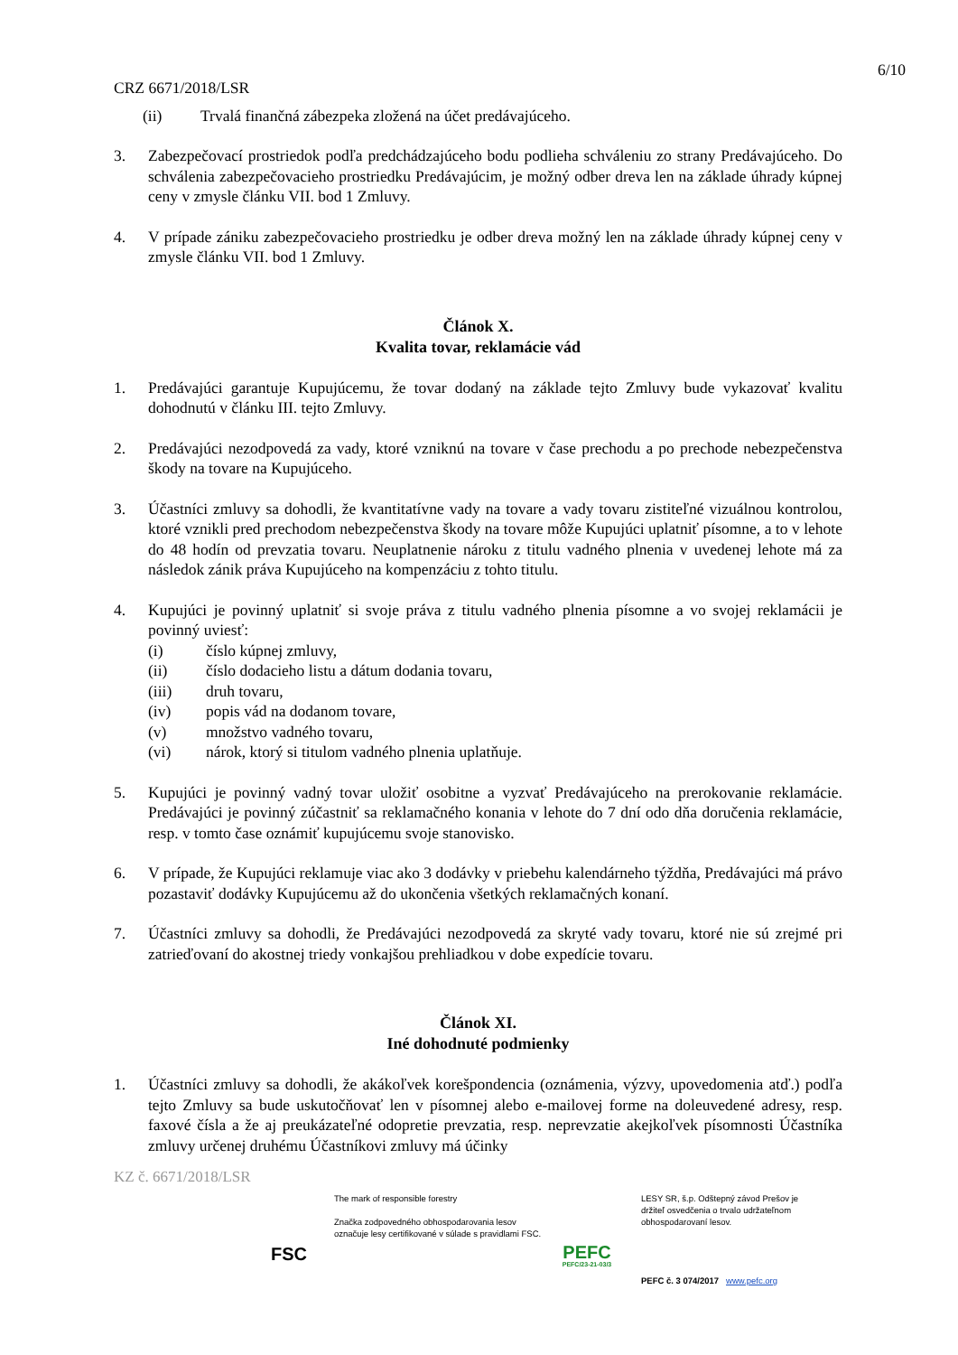6/10
CRZ 6671/2018/LSR
(ii) Trvalá finančná zábezpeka zložená na účet predávajúceho.
3. Zabezpečovací prostriedok podľa predchádzajúceho bodu podlieha schváleniu zo strany Predávajúceho. Do schválenia zabezpečovacieho prostriedku Predávajúcim, je možný odber dreva len na základe úhrady kúpnej ceny v zmysle článku VII. bod 1 Zmluvy.
4. V prípade zániku zabezpečovacieho prostriedku je odber dreva možný len na základe úhrady kúpnej ceny v zmysle článku VII. bod 1 Zmluvy.
Článok X.
Kvalita tovar, reklamácie vád
1. Predávajúci garantuje Kupujúcemu, že tovar dodaný na základe tejto Zmluvy bude vykazovať kvalitu dohodnutú v článku III. tejto Zmluvy.
2. Predávajúci nezodpovedá za vady, ktoré vzniknú na tovare v čase prechodu a po prechode nebezpečenstva škody na tovare na Kupujúceho.
3. Účastníci zmluvy sa dohodli, že kvantitatívne vady na tovare a vady tovaru zistiteľné vizuálnou kontrolou, ktoré vznikli pred prechodom nebezpečenstva škody na tovare môže Kupujúci uplatniť písomne, a to v lehote do 48 hodín od prevzatia tovaru. Neuplatnenie nároku z titulu vadného plnenia v uvedenej lehote má za následok zánik práva Kupujúceho na kompenzáciu z tohto titulu.
4. Kupujúci je povinný uplatniť si svoje práva z titulu vadného plnenia písomne a vo svojej reklamácii je povinný uviesť:
(i) číslo kúpnej zmluvy,
(ii) číslo dodacieho listu a dátum dodania tovaru,
(iii) druh tovaru,
(iv) popis vád na dodanom tovare,
(v) množstvo vadného tovaru,
(vi) nárok, ktorý si titulom vadného plnenia uplatňuje.
5. Kupujúci je povinný vadný tovar uložiť osobitne a vyzvať Predávajúceho na prerokovanie reklamácie. Predávajúci je povinný zúčastniť sa reklamačného konania v lehote do 7 dní odo dňa doručenia reklamácie, resp. v tomto čase oznámiť kupujúcemu svoje stanovisko.
6. V prípade, že Kupujúci reklamuje viac ako 3 dodávky v priebehu kalendárneho týždňa, Predávajúci má právo pozastaviť dodávky Kupujúcemu až do ukončenia všetkých reklamačných konaní.
7. Účastníci zmluvy sa dohodli, že Predávajúci nezodpovedá za skryté vady tovaru, ktoré nie sú zrejmé pri zatrieďovaní do akostnej triedy vonkajšou prehliadkou v dobe expedície tovaru.
Článok XI.
Iné dohodnuté podmienky
1. Účastníci zmluvy sa dohodli, že akákoľvek korešpondencia (oznámenia, výzvy, upovedomenia atď.) podľa tejto Zmluvy sa bude uskutočňovať len v písomnej alebo e-mailovej forme na doleuvedené adresy, resp. faxové čísla a že aj preukázateľné odopretie prevzatia, resp. neprevzatie akejkoľvek písomnosti Účastníka zmluvy určenej druhému Účastníkovi zmluvy má účinky
KZ č. 6671/2018/LSR
FSC
The mark of responsible forestry
Značka zodpovedného obhospodarovania lesov označuje lesy certifikované v súlade s pravidlami FSC.
PEFC
PEFC/23-21-03/3
LESY SR, š.p. Odštepný závod Prešov je držiteľ osvedčenia o trvalo udržateľnom obhospodarovaní lesov.
PEFC č. 3 074/2017 www.pefc.org